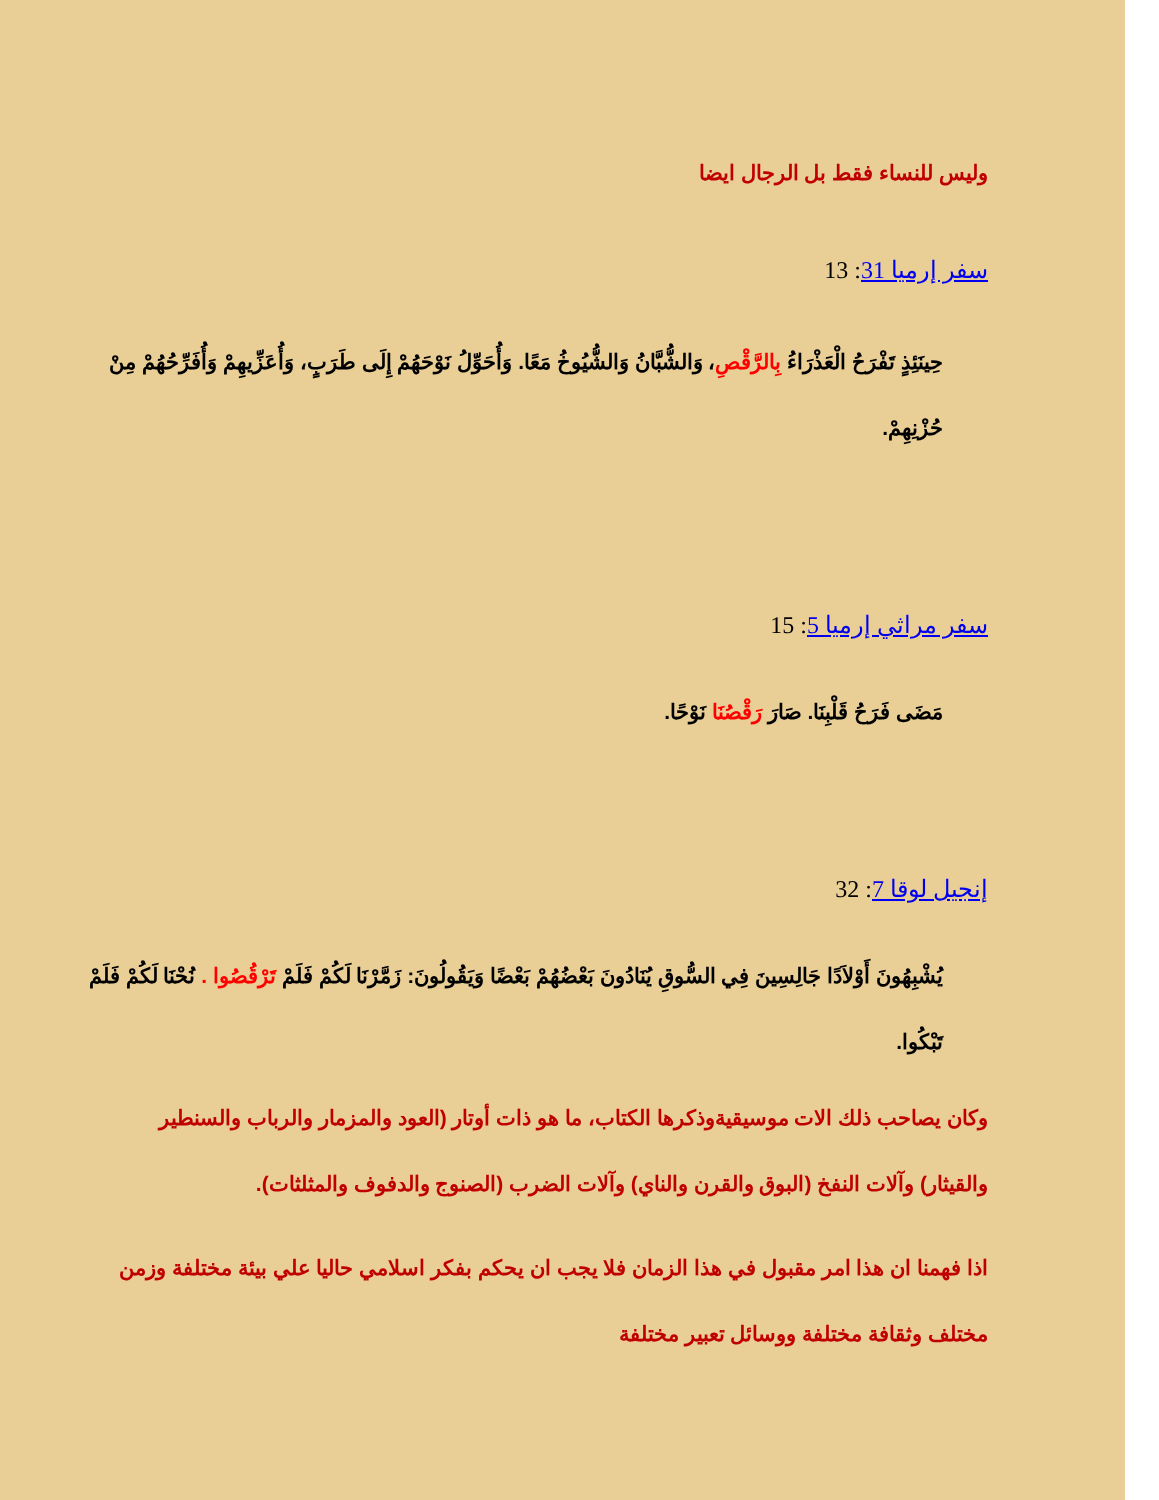وليس للنساء فقط بل الرجال ايضا
سفر إرميا 31: 13
حِينَئِذٍ تَفْرَحُ الْعَذْرَاءُ بِالرَّقْصِ، وَالشُّبَّانُ وَالشُّيُوخُ مَعًا. وَأُحَوِّلُ نَوْحَهُمْ إِلَى طَرَبٍ، وَأُعَزِّيهِمْ وَأُفَرِّحُهُمْ مِنْ حُزْنِهِمْ.
سفر مراثي إرميا 5: 15
مَضَى فَرَحُ قَلْبِنَا. صَارَ رَقْصُنَا نَوْحًا.
إنجيل لوقا 7: 32
يُشْبِهُونَ أَوْلاَدًا جَالِسِينَ فِي السُّوقِ يُنَادُونَ بَعْضُهُمْ بَعْضًا وَيَقُولُونَ: زَمَّرْنَا لَكُمْ فَلَمْ تَرْقُصُوا . نُحْنَا لَكُمْ فَلَمْ تَبْكُوا.
وكان يصاحب ذلك الات موسيقيةوذكرها الكتاب، ما هو ذات أوتار (العود والمزمار والرباب والسنطير والقيثار) وآلات النفخ (البوق والقرن والناي) وآلات الضرب (الصنوج والدفوف والمثلثات).
اذا فهمنا ان هذا امر مقبول في هذا الزمان فلا يجب ان يحكم بفكر اسلامي حاليا علي بيئة مختلفة وزمن مختلف وثقافة مختلفة ووسائل تعبير مختلفة